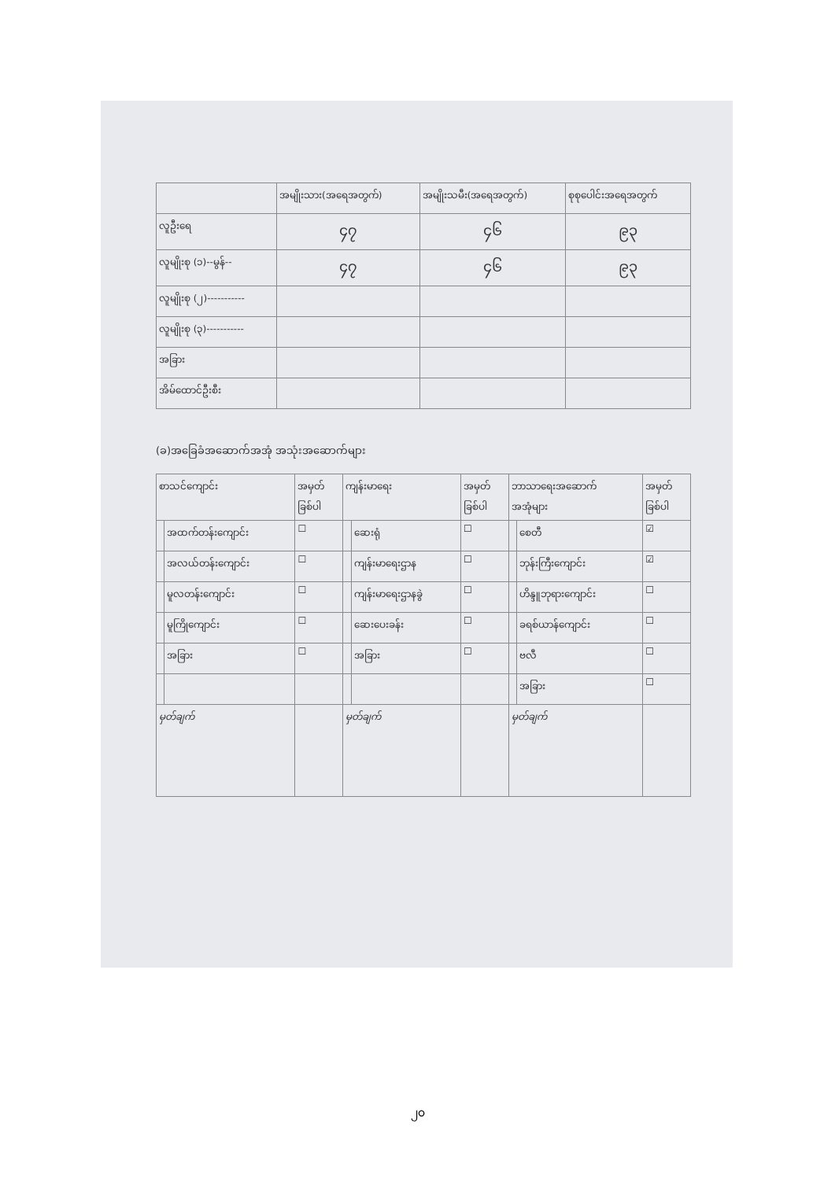| | အမျိုးသား(အရေအတွက်) | အမျိုးသမီး(အရေအတွက်) | စုစုပေါင်းအရေအတွက် |
| --- | --- | --- | --- |
| လူဦးရေ | ၄၇ | ၄၆ | ၉၃ |
| လူမျိုးစု (၁)--မွန်-- | ၄၇ | ၄၆ | ၉၃ |
| လူမျိုးစု (၂)----------- | | | |
| လူမျိုးစု (၃)----------- | | | |
| အခြား | | | |
| အိမ်ထောင်ဦးစီး | | | |
(ခ)အခြေခံအဆောက်အအုံ အသုံးအဆောက်များ
| စာသင်ကျောင်း | | အမှတ် ခြစ်ပါ | ကျန်းမာရေး | | အမှတ် ခြစ်ပါ | ဘာသာရေးအဆောက် အအုံများ | | အမှတ် ခြစ်ပါ |
| --- | --- | --- | --- | --- | --- | --- | --- | --- |
| | အထက်တန်းကျောင်း | ☐ | | ဆေးရုံ | ☐ | | စေတီ | ☑ |
| | အလယ်တန်းကျောင်း | ☐ | | ကျန်းမာရေးဌာန | ☐ | | ဘုန်းကြီးကျောင်း | ☑ |
| | မူလတန်းကျောင်း | ☐ | | ကျန်းမာရေးဌာနခွဲ | ☐ | | ဟိန္ဒူဘုရားကျောင်း | ☐ |
| | မူကြိုကျောင်း | ☐ | | ဆေးပေးခန်း | ☐ | | ခရစ်ယာန်ကျောင်း | ☐ |
| | အခြား | ☐ | | အခြား | ☐ | | ဗလီ | ☐ |
| | | | | | | | အခြား | ☐ |
| မှတ်ချက် | | | မှတ်ချက် | | | မှတ်ချက် | | |
၂၀